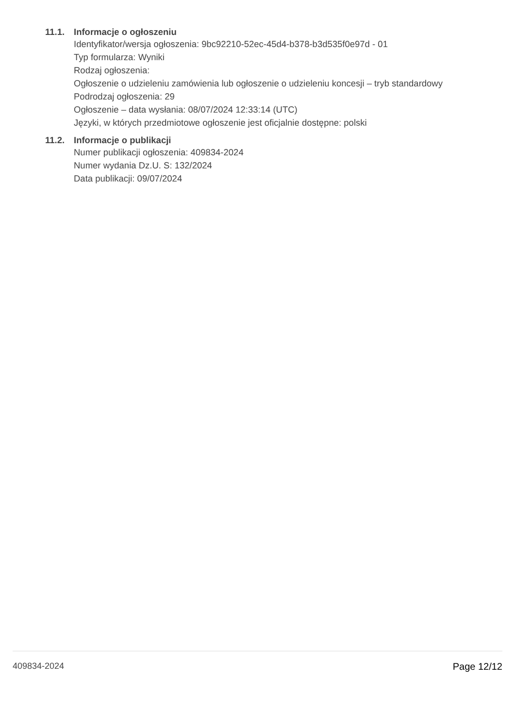11.1. Informacje o ogłoszeniu
Identyfikator/wersja ogłoszenia: 9bc92210-52ec-45d4-b378-b3d535f0e97d - 01
Typ formularza: Wyniki
Rodzaj ogłoszenia:
Ogłoszenie o udzieleniu zamówienia lub ogłoszenie o udzieleniu koncesji – tryb standardowy
Podrodzaj ogłoszenia: 29
Ogłoszenie – data wysłania: 08/07/2024 12:33:14 (UTC)
Języki, w których przedmiotowe ogłoszenie jest oficjalnie dostępne: polski
11.2. Informacje o publikacji
Numer publikacji ogłoszenia: 409834-2024
Numer wydania Dz.U. S: 132/2024
Data publikacji: 09/07/2024
409834-2024 Page 12/12